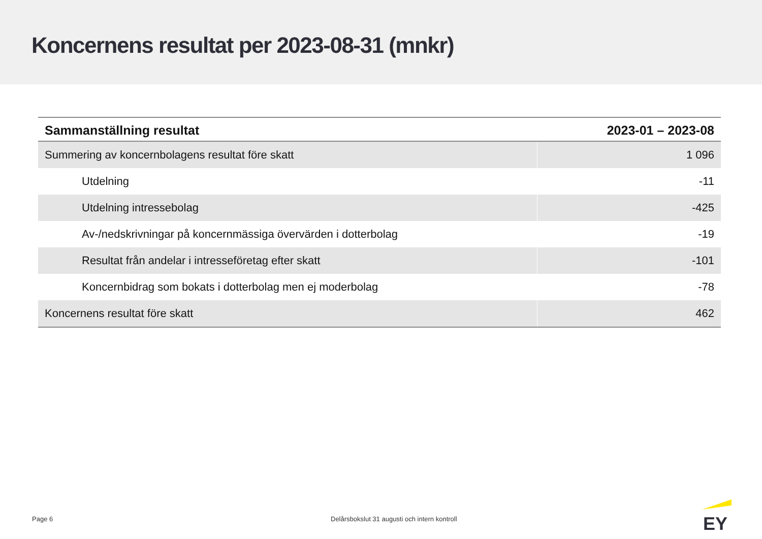Koncernens resultat per 2023-08-31 (mnkr)
| Sammanställning resultat | 2023-01 – 2023-08 |
| --- | --- |
| Summering av koncernbolagens resultat före skatt | 1 096 |
| Utdelning | -11 |
| Utdelning intressebolag | -425 |
| Av-/nedskrivningar på koncernmässiga övervärden i dotterbolag | -19 |
| Resultat från andelar i intresseföretag efter skatt | -101 |
| Koncernbidrag som bokats i dotterbolag men ej moderbolag | -78 |
| Koncernens resultat före skatt | 462 |
Page 6 Delårsbokslut 31 augusti och intern kontroll
EY